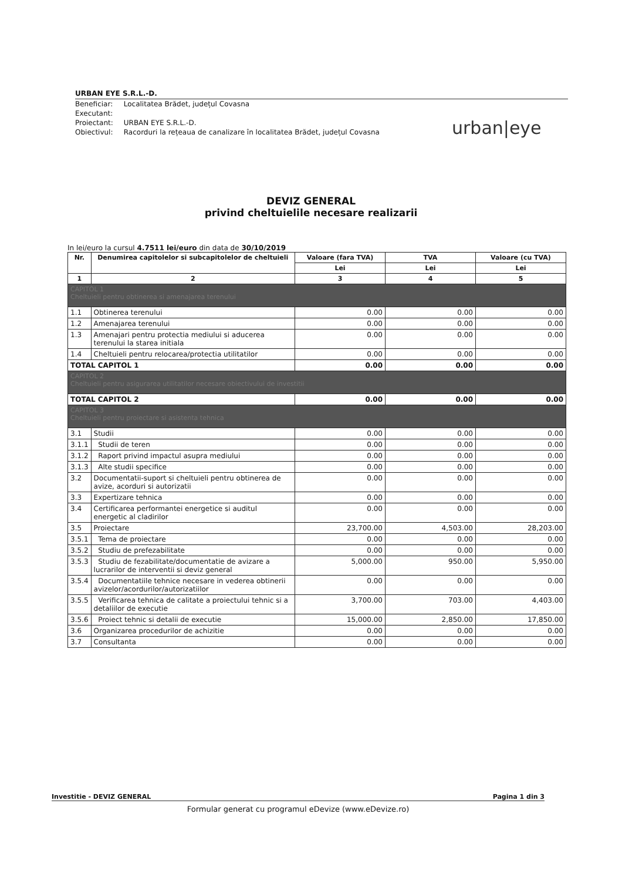URBAN EYE S.R.L.-D.
| Beneficiar: | Localitatea Brădet, județul Covasna |
| Executant: | |
| Proiectant: | URBAN EYE S.R.L.-D. |
| Obiectivul: | Racorduri la rețeaua de canalizare în localitatea Brădet, județul Covasna |
urban|eye
DEVIZ GENERAL
privind cheltuielile necesare realizarii
In lei/euro la cursul 4.7511 lei/euro din data de 30/10/2019
| Nr. | Denumirea capitolelor si subcapitolelor de cheltuieli | Valoare (fara TVA) | TVA | Valoare (cu TVA) |
| --- | --- | --- | --- | --- |
| | | Lei | Lei | Lei |
| 1 | 2 | 3 | 4 | 5 |
| CAPITOL 1 Cheltuieli pentru obtinerea si amenajarea terenului | | | | |
| 1.1 | Obtinerea terenului | 0.00 | 0.00 | 0.00 |
| 1.2 | Amenajarea terenului | 0.00 | 0.00 | 0.00 |
| 1.3 | Amenajari pentru protectia mediului si aducerea terenului la starea initiala | 0.00 | 0.00 | 0.00 |
| 1.4 | Cheltuieli pentru relocarea/protectia utilitatilor | 0.00 | 0.00 | 0.00 |
| TOTAL CAPITOL 1 | | 0.00 | 0.00 | 0.00 |
| CAPITOL 2 Cheltuieli pentru asigurarea utilitatilor necesare obiectivului de investitii | | | | |
| TOTAL CAPITOL 2 | | 0.00 | 0.00 | 0.00 |
| CAPITOL 3 Cheltuieli pentru proiectare si asistenta tehnica | | | | |
| 3.1 | Studii | 0.00 | 0.00 | 0.00 |
| 3.1.1 | Studii de teren | 0.00 | 0.00 | 0.00 |
| 3.1.2 | Raport privind impactul asupra mediului | 0.00 | 0.00 | 0.00 |
| 3.1.3 | Alte studii specifice | 0.00 | 0.00 | 0.00 |
| 3.2 | Documentatii-suport si cheltuieli pentru obtinerea de avize, acorduri si autorizatii | 0.00 | 0.00 | 0.00 |
| 3.3 | Expertizare tehnica | 0.00 | 0.00 | 0.00 |
| 3.4 | Certificarea performantei energetice si auditul energetic al cladirilor | 0.00 | 0.00 | 0.00 |
| 3.5 | Proiectare | 23,700.00 | 4,503.00 | 28,203.00 |
| 3.5.1 | Tema de proiectare | 0.00 | 0.00 | 0.00 |
| 3.5.2 | Studiu de prefezabilitate | 0.00 | 0.00 | 0.00 |
| 3.5.3 | Studiu de fezabilitate/documentatie de avizare a lucrarilor de interventii si deviz general | 5,000.00 | 950.00 | 5,950.00 |
| 3.5.4 | Documentatiile tehnice necesare in vederea obtinerii avizelor/acordurilor/autorizatiilor | 0.00 | 0.00 | 0.00 |
| 3.5.5 | Verificarea tehnica de calitate a proiectului tehnic si a detaliilor de executie | 3,700.00 | 703.00 | 4,403.00 |
| 3.5.6 | Proiect tehnic si detalii de executie | 15,000.00 | 2,850.00 | 17,850.00 |
| 3.6 | Organizarea procedurilor de achizitie | 0.00 | 0.00 | 0.00 |
| 3.7 | Consultanta | 0.00 | 0.00 | 0.00 |
Investitie - DEVIZ GENERAL Pagina 1 din 3
Formular generat cu programul eDevize (www.eDevize.ro)